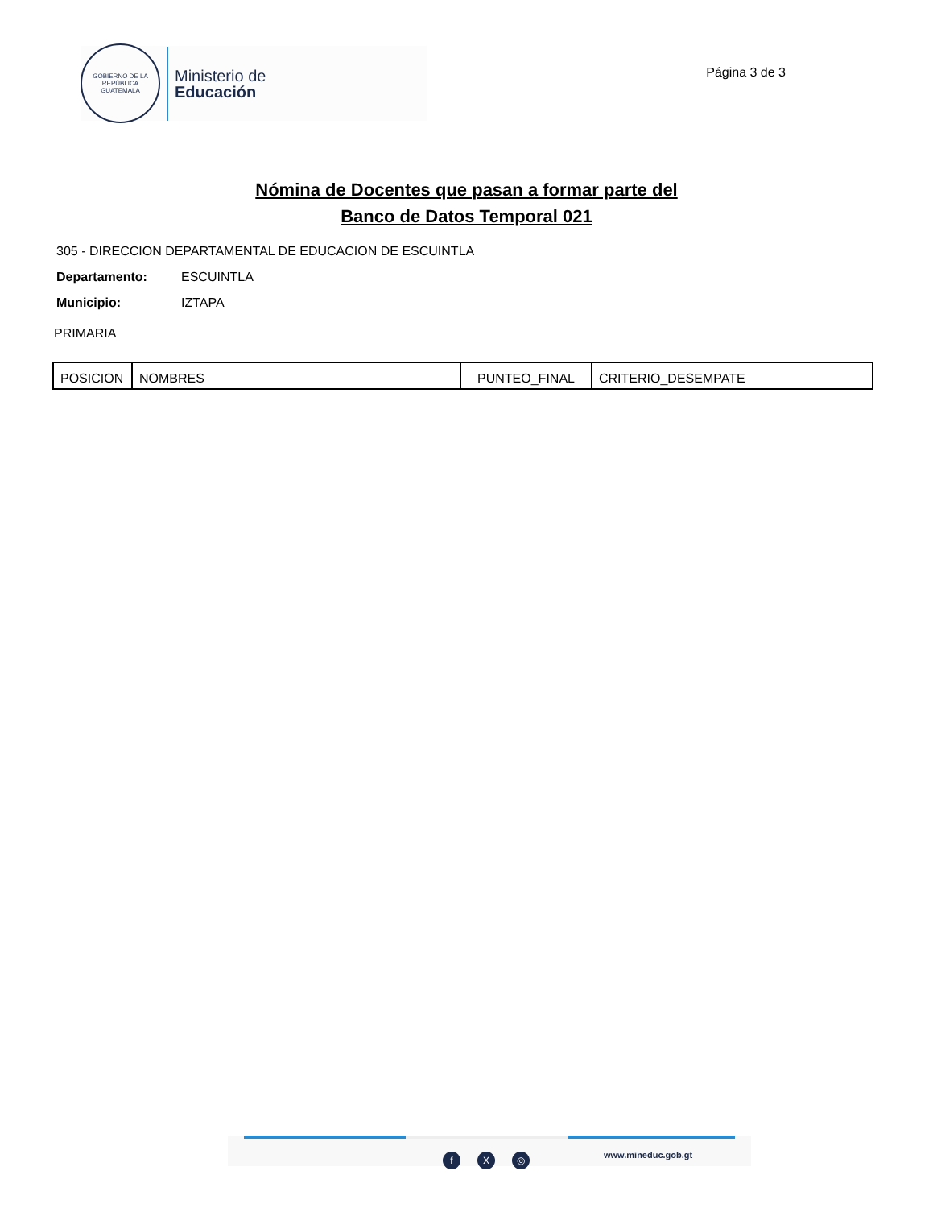GOBIERNO DE LA REPÚBLICA
GUATEMALA
Ministerio de
Educación
Página 3 de 3
Nómina de Docentes que pasan a formar parte del
Banco de Datos Temporal 021
305 - DIRECCION DEPARTAMENTAL DE EDUCACION DE ESCUINTLA
Departamento: ESCUINTLA
Municipio: IZTAPA
PRIMARIA
| POSICION | NOMBRES | PUNTEO_FINAL | CRITERIO_DESEMPATE |
f X ◎ www.mineduc.gob.gt